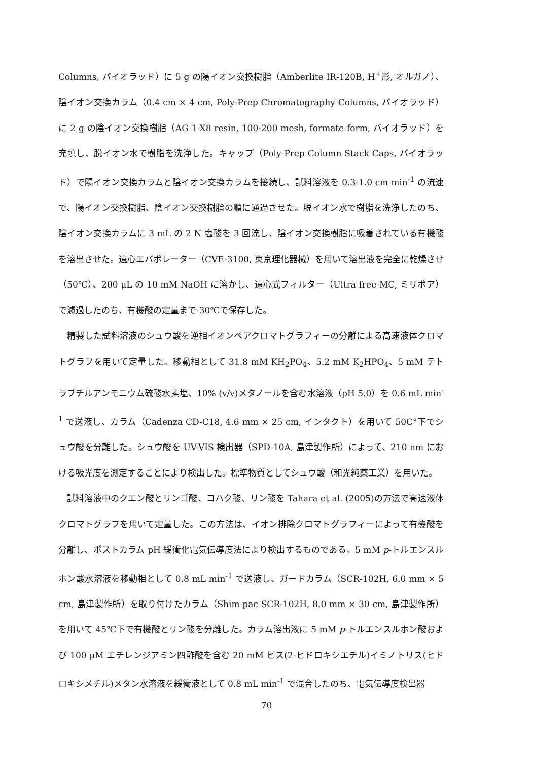Columns, バイオラッド）に 5 g の陽イオン交換樹脂（Amberlite IR-120B, H<sup>+</sup>形, オルガノ）、陰イオン交換カラム（0.4 cm × 4 cm, Poly-Prep Chromatography Columns, バイオラッド）に 2 g の陰イオン交換樹脂（AG 1-X8 resin, 100-200 mesh, formate form, バイオラッド）を充填し、脱イオン水で樹脂を洗浄した。キャップ（Poly-Prep Column Stack Caps, バイオラッド）で陽イオン交換カラムと陰イオン交換カラムを接続し、試料溶液を 0.3-1.0 cm min<sup>-1</sup> の流速で、陽イオン交換樹脂、陰イオン交換樹脂の順に通過させた。脱イオン水で樹脂を洗浄したのち、陰イオン交換カラムに 3 mL の 2 N 塩酸を 3 回流し、陰イオン交換樹脂に吸着されている有機酸を溶出させた。遠心エバポレーター（CVE-3100, 東京理化器械）を用いて溶出液を完全に乾燥させ（50℃）、200 μL の 10 mM NaOH に溶かし、遠心式フィルター（Ultra free-MC, ミリポア）で濾過したのち、有機酸の定量まで-30℃で保存した。
精製した試料溶液のシュウ酸を逆相イオンペアクロマトグラフィーの分離による高速液体クロマトグラフを用いて定量した。移動相として 31.8 mM KH<sub>2</sub>PO<sub>4</sub>、5.2 mM K<sub>2</sub>HPO<sub>4</sub>、5 mM テトラブチルアンモニウム硫酸水素塩、10% (v/v)メタノールを含む水溶液（pH 5.0）を 0.6 mL min<sup>-1</sup> で送液し、カラム（Cadenza CD-C18, 4.6 mm × 25 cm, インタクト）を用いて 50C°下でシュウ酸を分離した。シュウ酸を UV-VIS 検出器（SPD-10A, 島津製作所）によって、210 nm における吸光度を測定することにより検出した。標準物質としてシュウ酸（和光純薬工業）を用いた。
試料溶液中のクエン酸とリンゴ酸、コハク酸、リン酸を Tahara et al. (2005)の方法で高速液体クロマトグラフを用いて定量した。この方法は、イオン排除クロマトグラフィーによって有機酸を分離し、ポストカラム pH 緩衝化電気伝導度法により検出するものである。5 mM p-トルエンスルホン酸水溶液を移動相として 0.8 mL min<sup>-1</sup> で送液し、ガードカラム（SCR-102H, 6.0 mm × 5 cm, 島津製作所）を取り付けたカラム（Shim-pac SCR-102H, 8.0 mm × 30 cm, 島津製作所）を用いて 45℃下で有機酸とリン酸を分離した。カラム溶出液に 5 mM p-トルエンスルホン酸および 100 μM エチレンジアミン四酢酸を含む 20 mM ビス(2-ヒドロキシエチル)イミノトリス(ヒドロキシメチル)メタン水溶液を緩衝液として 0.8 mL min<sup>-1</sup> で混合したのち、電気伝導度検出器
70